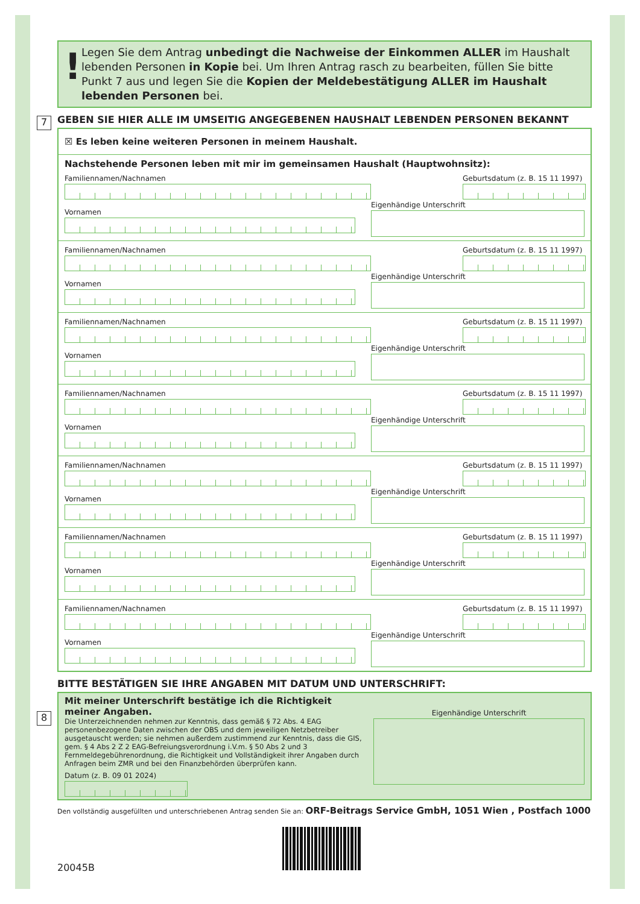! Legen Sie dem Antrag unbedingt die Nachweise der Einkommen ALLER im Haushalt lebenden Personen in Kopie bei. Um Ihren Antrag rasch zu bearbeiten, füllen Sie bitte Punkt 7 aus und legen Sie die Kopien der Meldebestätigung ALLER im Haushalt lebenden Personen bei.
GEBEN SIE HIER ALLE IM UMSEITIG ANGEGEBENEN HAUSHALT LEBENDEN PERSONEN BEKANNT
7
☒ Es leben keine weiteren Personen in meinem Haushalt.
Nachstehende Personen leben mit mir im gemeinsamen Haushalt (Hauptwohnsitz):
Familiennamen/Nachnamen
Vornamen
Geburtsdatum (z. B. 15 11 1997)
Eigenhändige Unterschrift
Familiennamen/Nachnamen
Vornamen
Geburtsdatum (z. B. 15 11 1997)
Eigenhändige Unterschrift
Familiennamen/Nachnamen
Vornamen
Geburtsdatum (z. B. 15 11 1997)
Eigenhändige Unterschrift
Familiennamen/Nachnamen
Vornamen
Geburtsdatum (z. B. 15 11 1997)
Eigenhändige Unterschrift
Familiennamen/Nachnamen
Vornamen
Geburtsdatum (z. B. 15 11 1997)
Eigenhändige Unterschrift
Familiennamen/Nachnamen
Vornamen
Geburtsdatum (z. B. 15 11 1997)
Eigenhändige Unterschrift
Familiennamen/Nachnamen
Vornamen
Geburtsdatum (z. B. 15 11 1997)
Eigenhändige Unterschrift
BITTE BESTÄTIGEN SIE IHRE ANGABEN MIT DATUM UND UNTERSCHRIFT:
Mit meiner Unterschrift bestätige ich die Richtigkeit meiner Angaben.
Die Unterzeichnenden nehmen zur Kenntnis, dass gemäß § 72 Abs. 4 EAG personenbezogene Daten zwischen der OBS und dem jeweiligen Netzbetreiber ausgetauscht werden; sie nehmen außerdem zustimmend zur Kenntnis, dass die GIS, gem. § 4 Abs 2 Z 2 EAG-Befreiungsverordnung i.V.m. § 50 Abs 2 und 3 Fernmeldegebührenordnung, die Richtigkeit und Vollständigkeit ihrer Angaben durch Anfragen beim ZMR und bei den Finanzbehörden überprüfen kann.
Datum (z. B. 09 01 2024)
Eigenhändige Unterschrift
Den vollständig ausgefüllten und unterschriebenen Antrag senden Sie an: ORF-Beitrags Service GmbH, 1051 Wien , Postfach 1000
20045B
8